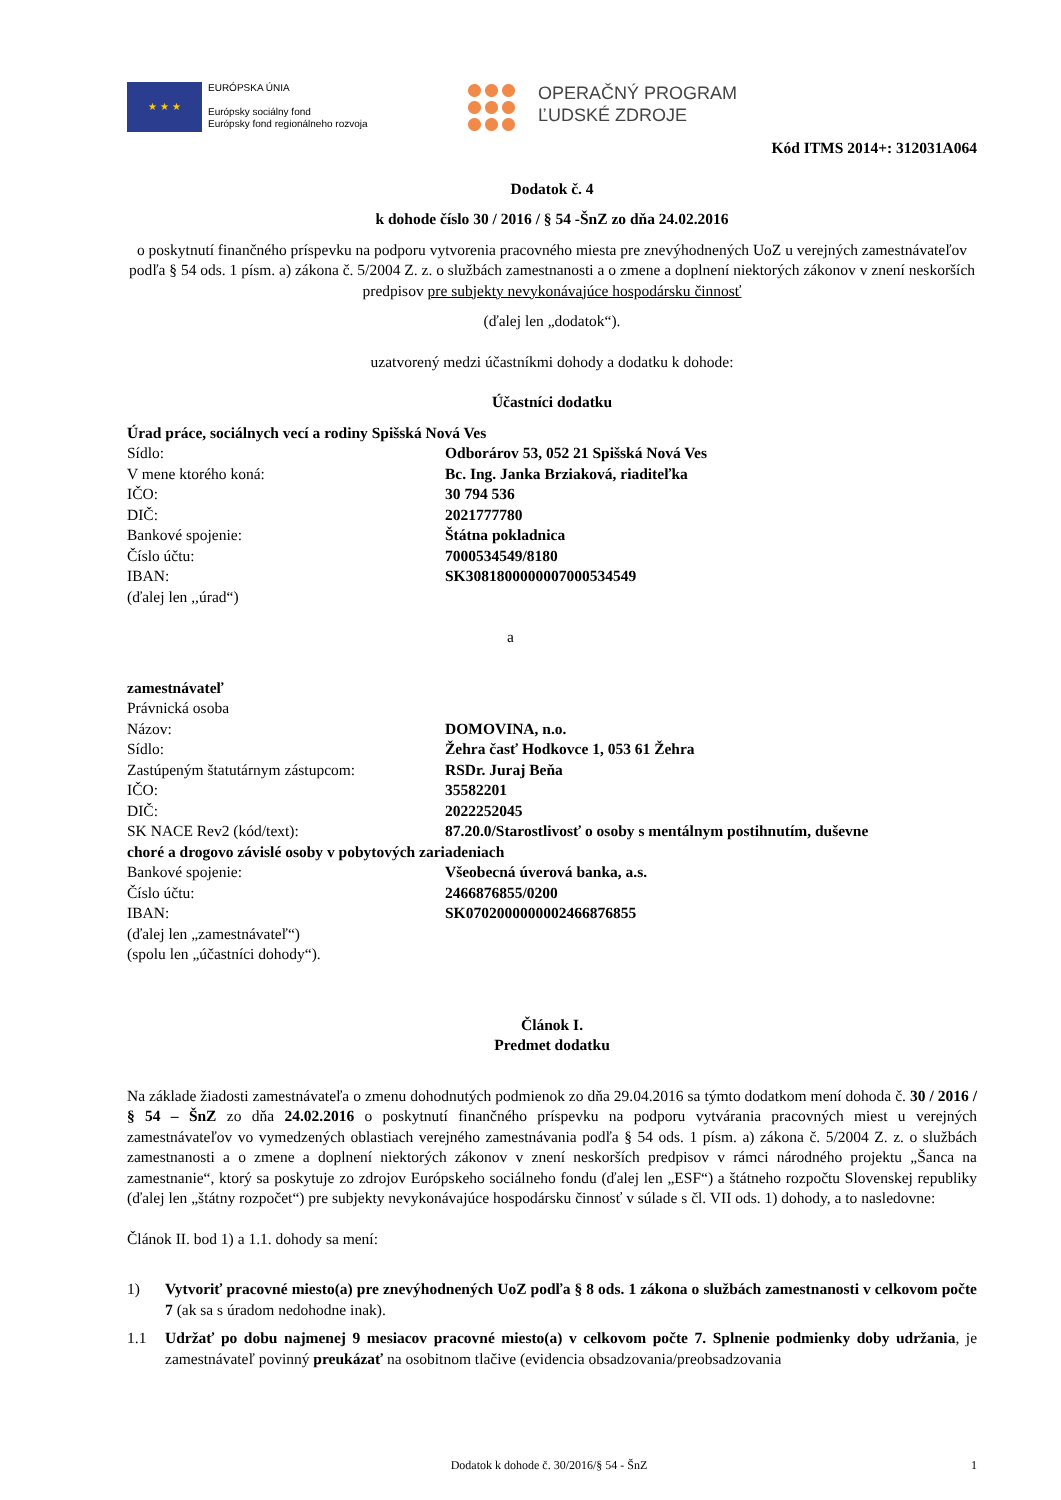★ ★ ★
EURÓPSKA ÚNIA
Európsky sociálny fond
Európsky fond regionálneho rozvoja
OPERAČNÝ PROGRAM
ĽUDSKÉ ZDROJE
Kód ITMS 2014+: 312031A064
Dodatok č. 4
k dohode číslo 30 / 2016 / § 54 -ŠnZ zo dňa 24.02.2016
o poskytnutí finančného príspevku na podporu vytvorenia pracovného miesta pre znevýhodnených UoZ u verejných zamestnávateľov podľa § 54 ods. 1 písm. a) zákona č. 5/2004 Z. z. o službách zamestnanosti a o zmene a doplnení niektorých zákonov v znení neskorších predpisov pre subjekty nevykonávajúce hospodársku činnosť
(ďalej len „dodatok“).
uzatvorený medzi účastníkmi dohody a dodatku k dohode:
Účastníci dodatku
Úrad práce, sociálnych vecí a rodiny Spišská Nová Ves
Sídlo: Odborárov 53, 052 21 Spišská Nová Ves
V mene ktorého koná: Bc. Ing. Janka Brziaková, riaditeľka
IČO: 30 794 536
DIČ: 2021777780
Bankové spojenie: Štátna pokladnica
Číslo účtu: 7000534549/8180
IBAN: SK3081800000007000534549
(ďalej len ,,úrad“)
a
zamestnávateľ
Právnická osoba
Názov: DOMOVINA, n.o.
Sídlo: Žehra časť Hodkovce 1, 053 61 Žehra
Zastúpeným štatutárnym zástupcom: RSDr. Juraj Beňa
IČO: 35582201
DIČ: 2022252045
SK NACE Rev2 (kód/text): 87.20.0/Starostlivosť o osoby s mentálnym postihnutím, duševne
choré a drogovo závislé osoby v pobytových zariadeniach
Bankové spojenie: Všeobecná úverová banka, a.s.
Číslo účtu: 2466876855/0200
IBAN: SK0702000000002466876855
(ďalej len „zamestnávateľ“)
(spolu len „účastníci dohody“).
Článok I.
Predmet dodatku
Na základe žiadosti zamestnávateľa o zmenu dohodnutých podmienok zo dňa 29.04.2016 sa týmto dodatkom mení dohoda č. 30 / 2016 / § 54 – ŠnZ zo dňa 24.02.2016 o poskytnutí finančného príspevku na podporu vytvárania pracovných miest u verejných zamestnávateľov vo vymedzených oblastiach verejného zamestnávania podľa § 54 ods. 1 písm. a) zákona č. 5/2004 Z. z. o službách zamestnanosti a o zmene a doplnení niektorých zákonov v znení neskorších predpisov v rámci národného projektu „Šanca na zamestnanie“, ktorý sa poskytuje zo zdrojov Európskeho sociálneho fondu (ďalej len „ESF“) a štátneho rozpočtu Slovenskej republiky (ďalej len „štátny rozpočet“) pre subjekty nevykonávajúce hospodársku činnosť v súlade s čl. VII ods. 1) dohody, a to nasledovne:
Článok II. bod 1) a 1.1. dohody sa mení:
1) Vytvoriť pracovné miesto(a) pre znevýhodnených UoZ podľa § 8 ods. 1 zákona o službách zamestnanosti v celkovom počte 7 (ak sa s úradom nedohodne inak).
1.1
Udržať po dobu najmenej 9 mesiacov pracovné miesto(a) v celkovom počte 7. Splnenie podmienky doby udržania, je zamestnávateľ povinný preukázať na osobitnom tlačive (evidencia obsadzovania/preobsadzovania
Dodatok k dohode č. 30/2016/§ 54 - ŠnZ 1